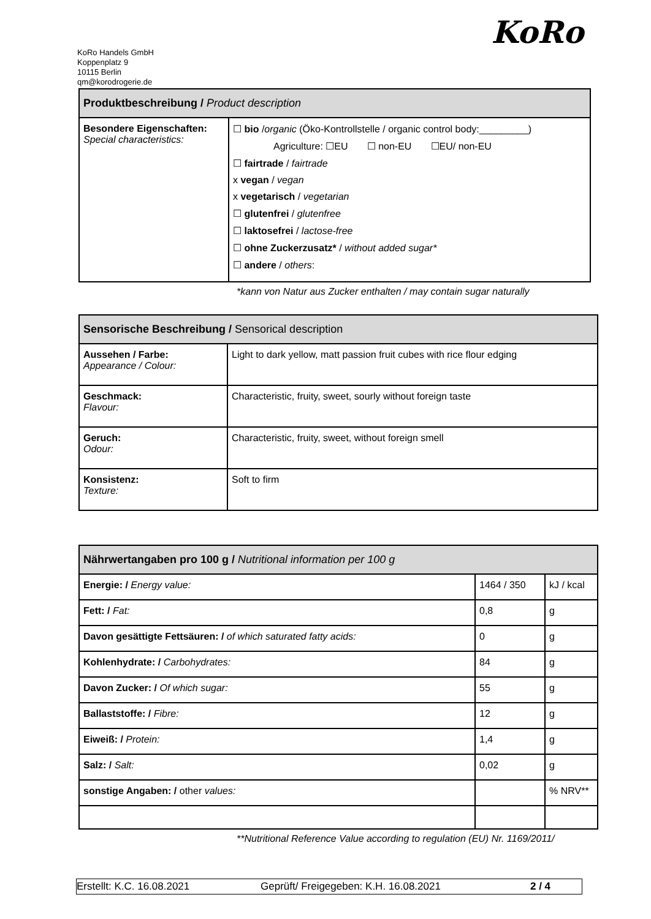KoRo Handels GmbH
Koppenplatz 9
10115 Berlin
qm@korodrogerie.de
KoRo
| Produktbeschreibung / Product description | |
| --- | --- |
| Besondere Eigenschaften: Special characteristics: | ☐ bio / organic (Öko-Kontrollstelle / organic control body:_________) Agriculture: ☐EU ☐ non-EU ☐EU/ non-EU ☐ fairtrade / fairtrade x vegan / vegan x vegetarisch / vegetarian ☐ glutenfrei / glutenfree ☐ laktosefrei / lactose-free ☐ ohne Zuckerzusatz* / without added sugar* ☐ andere / others : |
*kann von Natur aus Zucker enthalten / may contain sugar naturally
| Sensorische Beschreibung / Sensorical description | |
| --- | --- |
| Aussehen / Farbe: Appearance / Colour: | Light to dark yellow, matt passion fruit cubes with rice flour edging |
| Geschmack: Flavour: | Characteristic, fruity, sweet, sourly without foreign taste |
| Geruch: Odour: | Characteristic, fruity, sweet, without foreign smell |
| Konsistenz: Texture: | Soft to firm |
| Nährwertangaben pro 100 g / Nutritional information per 100 g | | |
| --- | --- | --- |
| Energie: / Energy value: | 1464 / 350 | kJ / kcal |
| Fett: / Fat: | 0,8 | g |
| Davon gesättigte Fettsäuren: / of which saturated fatty acids: | 0 | g |
| Kohlenhydrate: / Carbohydrates: | 84 | g |
| Davon Zucker: / Of which sugar: | 55 | g |
| Ballaststoffe: / Fibre: | 12 | g |
| Eiweiß: / Protein: | 1,4 | g |
| Salz: / Salt: | 0,02 | g |
| sonstige Angaben: / other values: | | % NRV** |
**Nutritional Reference Value according to regulation (EU) Nr. 1169/2011/
Erstellt: K.C. 16.08.2021 Geprüft/ Freigegeben: K.H. 16.08.2021 2 / 4